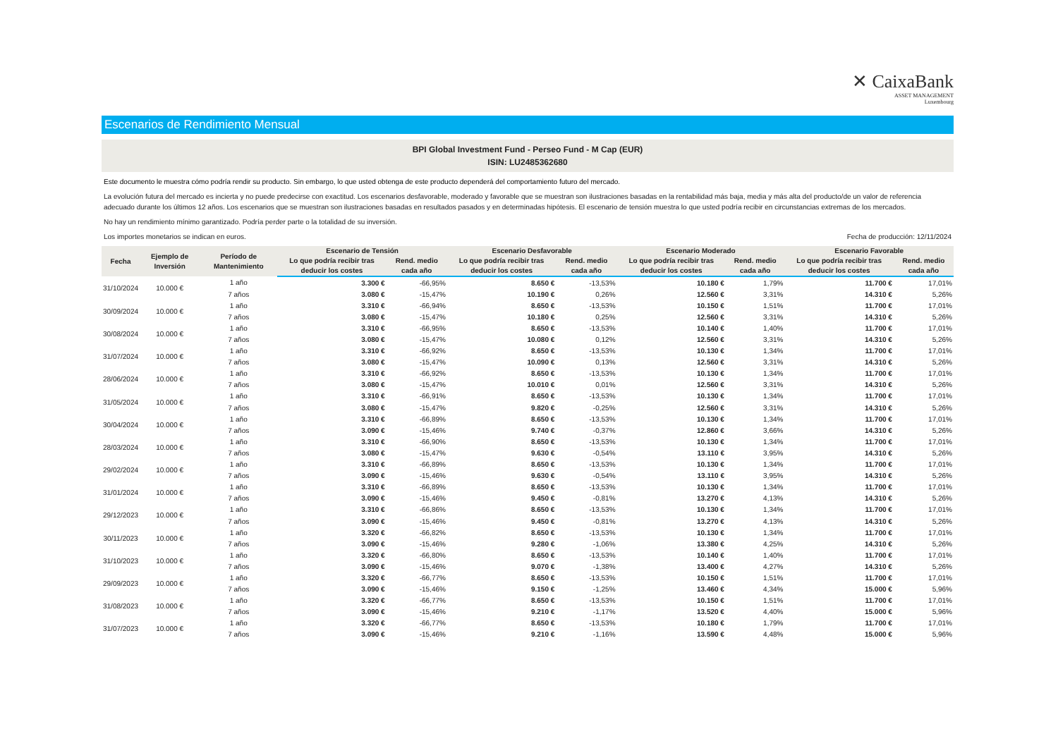✕ CaixaBank
ASSET MANAGEMENT
Luxembourg
Escenarios de Rendimiento Mensual
BPI Global Investment Fund - Perseo Fund - M Cap (EUR)
ISIN: LU2485362680
Este documento le muestra cómo podría rendir su producto. Sin embargo, lo que usted obtenga de este producto dependerá del comportamiento futuro del mercado.
La evolución futura del mercado es incierta y no puede predecirse con exactitud. Los escenarios desfavorable, moderado y favorable que se muestran son ilustraciones basadas en la rentabilidad más baja, media y más alta del producto/de un valor de referencia adecuado durante los últimos 12 años. Los escenarios que se muestran son ilustraciones basadas en resultados pasados y en determinadas hipótesis. El escenario de tensión muestra lo que usted podría recibir en circunstancias extremas de los mercados.
No hay un rendimiento mínimo garantizado. Podría perder parte o la totalidad de su inversión.
Los importes monetarios se indican en euros. Fecha de producción: 12/11/2024
| Fecha | Ejemplo de Inversión | Período de Mantenimiento | Escenario de Tensión | | Escenario Desfavorable | | Escenario Moderado | | Escenario Favorable | |
| --- | --- | --- | --- | --- | --- | --- | --- | --- | --- | --- |
| | | | Lo que podría recibir tras deducir los costes | Rend. medio cada año | Lo que podría recibir tras deducir los costes | Rend. medio cada año | Lo que podría recibir tras deducir los costes | Rend. medio cada año | Lo que podría recibir tras deducir los costes | Rend. medio cada año |
| 31/10/2024 | 10.000 € | 1 año | 3.300 € | -66,95% | 8.650 € | -13,53% | 10.180 € | 1,79% | 11.700 € | 17,01% |
| | | 7 años | 3.080 € | -15,47% | 10.190 € | 0,26% | 12.560 € | 3,31% | 14.310 € | 5,26% |
| 30/09/2024 | 10.000 € | 1 año | 3.310 € | -66,94% | 8.650 € | -13,53% | 10.150 € | 1,51% | 11.700 € | 17,01% |
| | | 7 años | 3.080 € | -15,47% | 10.180 € | 0,25% | 12.560 € | 3,31% | 14.310 € | 5,26% |
| 30/08/2024 | 10.000 € | 1 año | 3.310 € | -66,95% | 8.650 € | -13,53% | 10.140 € | 1,40% | 11.700 € | 17,01% |
| | | 7 años | 3.080 € | -15,47% | 10.080 € | 0,12% | 12.560 € | 3,31% | 14.310 € | 5,26% |
| 31/07/2024 | 10.000 € | 1 año | 3.310 € | -66,92% | 8.650 € | -13,53% | 10.130 € | 1,34% | 11.700 € | 17,01% |
| | | 7 años | 3.080 € | -15,47% | 10.090 € | 0,13% | 12.560 € | 3,31% | 14.310 € | 5,26% |
| 28/06/2024 | 10.000 € | 1 año | 3.310 € | -66,92% | 8.650 € | -13,53% | 10.130 € | 1,34% | 11.700 € | 17,01% |
| | | 7 años | 3.080 € | -15,47% | 10.010 € | 0,01% | 12.560 € | 3,31% | 14.310 € | 5,26% |
| 31/05/2024 | 10.000 € | 1 año | 3.310 € | -66,91% | 8.650 € | -13,53% | 10.130 € | 1,34% | 11.700 € | 17,01% |
| | | 7 años | 3.080 € | -15,47% | 9.820 € | -0,25% | 12.560 € | 3,31% | 14.310 € | 5,26% |
| 30/04/2024 | 10.000 € | 1 año | 3.310 € | -66,89% | 8.650 € | -13,53% | 10.130 € | 1,34% | 11.700 € | 17,01% |
| | | 7 años | 3.090 € | -15,46% | 9.740 € | -0,37% | 12.860 € | 3,66% | 14.310 € | 5,26% |
| 28/03/2024 | 10.000 € | 1 año | 3.310 € | -66,90% | 8.650 € | -13,53% | 10.130 € | 1,34% | 11.700 € | 17,01% |
| | | 7 años | 3.080 € | -15,47% | 9.630 € | -0,54% | 13.110 € | 3,95% | 14.310 € | 5,26% |
| 29/02/2024 | 10.000 € | 1 año | 3.310 € | -66,89% | 8.650 € | -13,53% | 10.130 € | 1,34% | 11.700 € | 17,01% |
| | | 7 años | 3.090 € | -15,46% | 9.630 € | -0,54% | 13.110 € | 3,95% | 14.310 € | 5,26% |
| 31/01/2024 | 10.000 € | 1 año | 3.310 € | -66,89% | 8.650 € | -13,53% | 10.130 € | 1,34% | 11.700 € | 17,01% |
| | | 7 años | 3.090 € | -15,46% | 9.450 € | -0,81% | 13.270 € | 4,13% | 14.310 € | 5,26% |
| 29/12/2023 | 10.000 € | 1 año | 3.310 € | -66,86% | 8.650 € | -13,53% | 10.130 € | 1,34% | 11.700 € | 17,01% |
| | | 7 años | 3.090 € | -15,46% | 9.450 € | -0,81% | 13.270 € | 4,13% | 14.310 € | 5,26% |
| 30/11/2023 | 10.000 € | 1 año | 3.320 € | -66,82% | 8.650 € | -13,53% | 10.130 € | 1,34% | 11.700 € | 17,01% |
| | | 7 años | 3.090 € | -15,46% | 9.280 € | -1,06% | 13.380 € | 4,25% | 14.310 € | 5,26% |
| 31/10/2023 | 10.000 € | 1 año | 3.320 € | -66,80% | 8.650 € | -13,53% | 10.140 € | 1,40% | 11.700 € | 17,01% |
| | | 7 años | 3.090 € | -15,46% | 9.070 € | -1,38% | 13.400 € | 4,27% | 14.310 € | 5,26% |
| 29/09/2023 | 10.000 € | 1 año | 3.320 € | -66,77% | 8.650 € | -13,53% | 10.150 € | 1,51% | 11.700 € | 17,01% |
| | | 7 años | 3.090 € | -15,46% | 9.150 € | -1,25% | 13.460 € | 4,34% | 15.000 € | 5,96% |
| 31/08/2023 | 10.000 € | 1 año | 3.320 € | -66,77% | 8.650 € | -13,53% | 10.150 € | 1,51% | 11.700 € | 17,01% |
| | | 7 años | 3.090 € | -15,46% | 9.210 € | -1,17% | 13.520 € | 4,40% | 15.000 € | 5,96% |
| 31/07/2023 | 10.000 € | 1 año | 3.320 € | -66,77% | 8.650 € | -13,53% | 10.180 € | 1,79% | 11.700 € | 17,01% |
| | | 7 años | 3.090 € | -15,46% | 9.210 € | -1,16% | 13.590 € | 4,48% | 15.000 € | 5,96% |